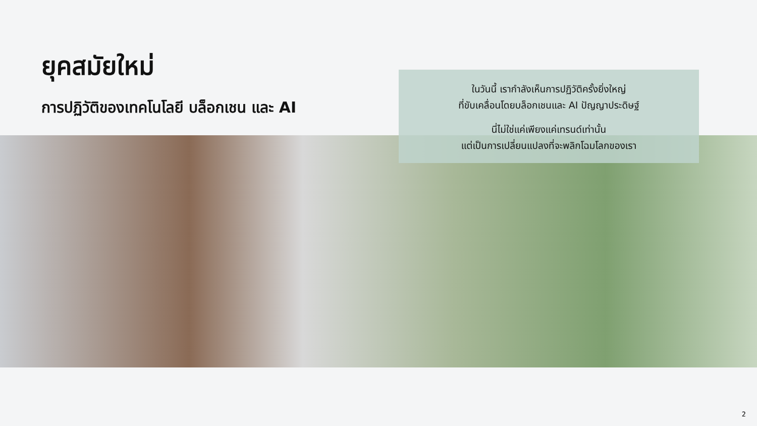ยุคสมัยใหม่
การปฏิวัติของเทคโนโลยี บล็อกเชน และ AI
ในวันนี้ เรากำลังเห็นการปฏิวัติครั้งยิ่งใหญ่
ที่ขับเคลื่อนโดยบล็อกเชนและ AI ปัญญาประดิษฐ์
นี่ไม่ใช่แค่เพียงแค่เทรนด์เท่านั้น
แต่เป็นการเปลี่ยนแปลงที่จะพลิกโฉมโลกของเรา
2